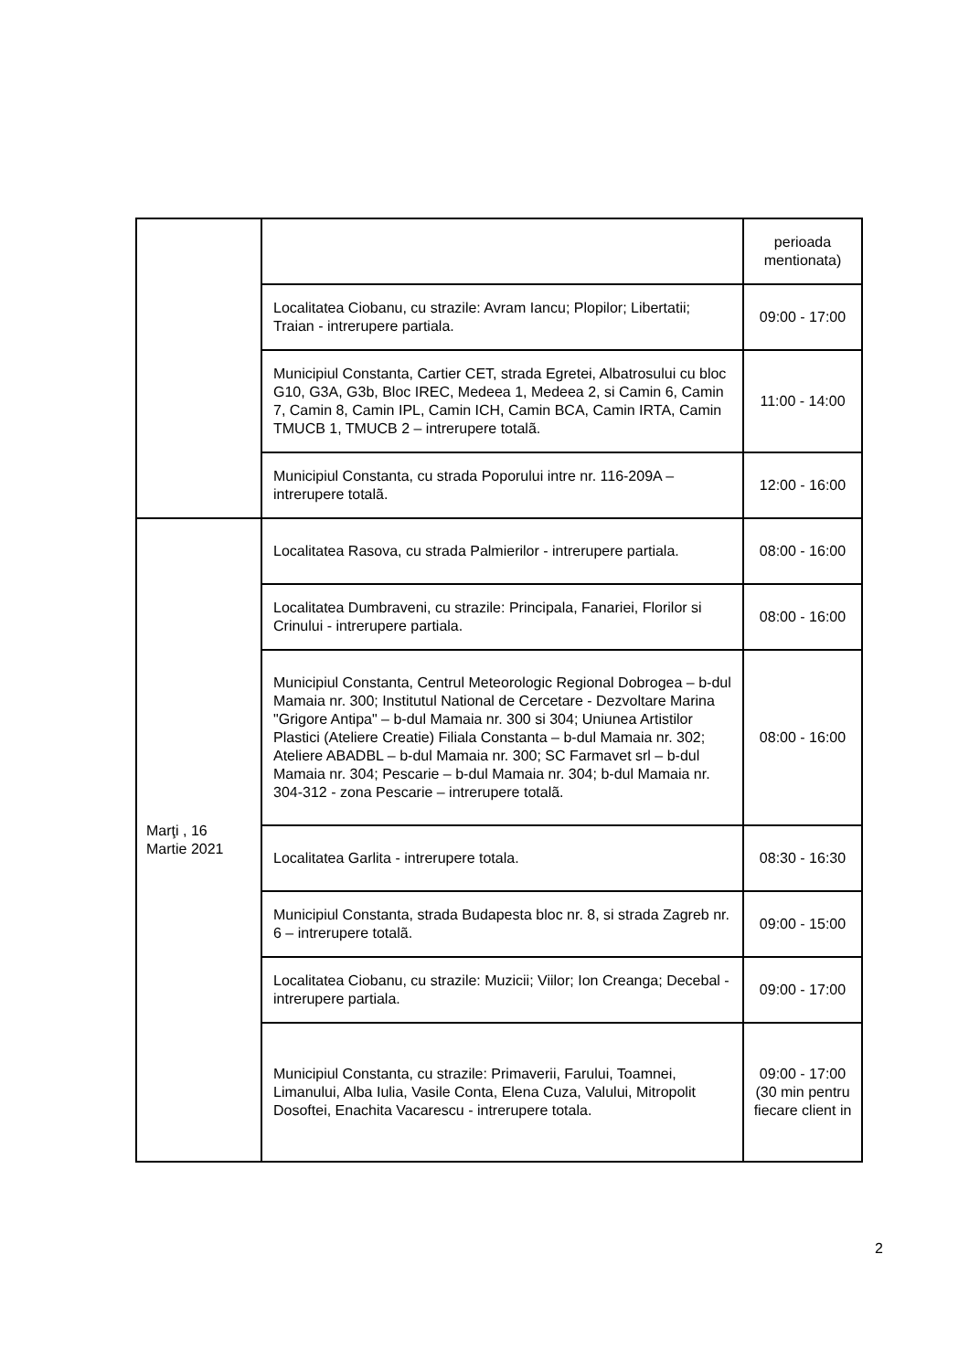| | | perioada mentionata) |
| | Localitatea Ciobanu, cu strazile: Avram Iancu; Plopilor; Libertatii; Traian - intrerupere partiala. | 09:00 - 17:00 |
| | Municipiul Constanta, Cartier CET, strada Egretei, Albatrosului cu bloc G10, G3A, G3b, Bloc IREC, Medeea 1, Medeea 2, si Camin 6, Camin 7, Camin 8, Camin IPL, Camin ICH, Camin BCA, Camin IRTA, Camin TMUCB 1, TMUCB 2 – intrerupere totalã. | 11:00 - 14:00 |
| | Municipiul Constanta, cu strada Poporului intre nr. 116-209A – intrerupere totalã. | 12:00 - 16:00 |
| Marţi , 16 Martie 2021 | Localitatea Rasova, cu strada Palmierilor - intrerupere partiala. | 08:00 - 16:00 |
| | Localitatea Dumbraveni, cu strazile: Principala, Fanariei, Florilor si Crinului - intrerupere partiala. | 08:00 - 16:00 |
| | Municipiul Constanta, Centrul Meteorologic Regional Dobrogea – b-dul Mamaia nr. 300; Institutul National de Cercetare - Dezvoltare Marina "Grigore Antipa" – b-dul Mamaia nr. 300 si 304; Uniunea Artistilor Plastici (Ateliere Creatie) Filiala Constanta – b-dul Mamaia nr. 302; Ateliere ABADBL – b-dul Mamaia nr. 300; SC Farmavet srl – b-dul Mamaia nr. 304; Pescarie – b-dul Mamaia nr. 304; b-dul Mamaia nr. 304-312 - zona Pescarie – intrerupere totalã. | 08:00 - 16:00 |
| | Localitatea Garlita - intrerupere totala. | 08:30 - 16:30 |
| | Municipiul Constanta, strada Budapesta bloc nr. 8, si strada Zagreb nr. 6 – intrerupere totalã. | 09:00 - 15:00 |
| | Localitatea Ciobanu, cu strazile: Muzicii; Viilor; Ion Creanga; Decebal - intrerupere partiala. | 09:00 - 17:00 |
| | Municipiul Constanta, cu strazile: Primaverii, Farului, Toamnei, Limanului, Alba Iulia, Vasile Conta, Elena Cuza, Valului, Mitropolit Dosoftei, Enachita Vacarescu - intrerupere totala. | 09:00 - 17:00 (30 min pentru fiecare client in |
2